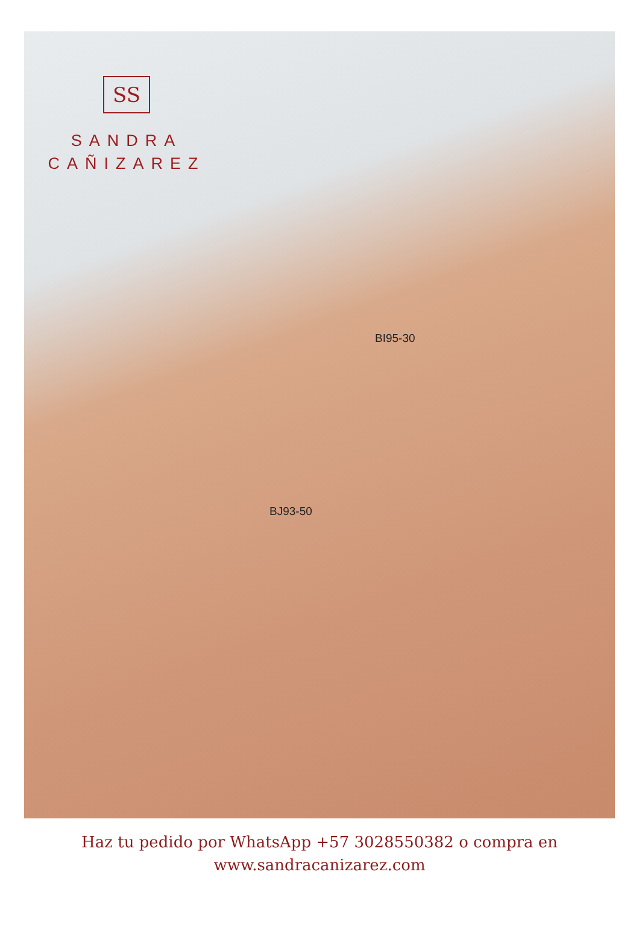SS
SANDRA
CAÑIZAREZ
BI95-30
BJ93-50
Haz tu pedido por WhatsApp +57 3028550382 o compra en
www.sandracanizarez.com